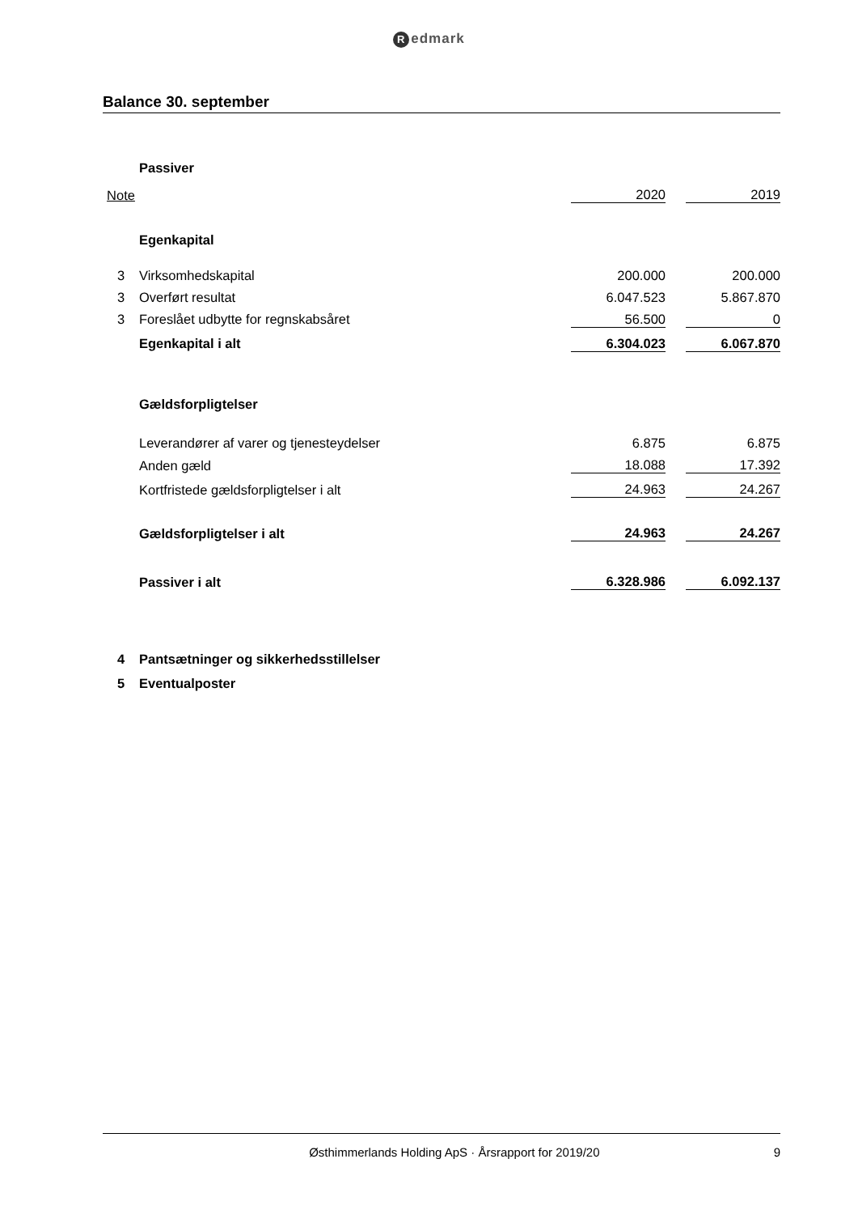Redmark
Balance 30. september
| | Passiver | | | |
| Note | | 2020 | | 2019 |
| | Egenkapital | | | |
| 3 | Virksomhedskapital | 200.000 | | 200.000 |
| 3 | Overført resultat | 6.047.523 | | 5.867.870 |
| 3 | Foreslået udbytte for regnskabsåret | 56.500 | | 0 |
| | Egenkapital i alt | 6.304.023 | | 6.067.870 |
| | Gældsforpligtelser | | | |
| | Leverandører af varer og tjenesteydelser | 6.875 | | 6.875 |
| | Anden gæld | 18.088 | | 17.392 |
| | Kortfristede gældsforpligtelser i alt | 24.963 | | 24.267 |
| | Gældsforpligtelser i alt | 24.963 | | 24.267 |
| | Passiver i alt | 6.328.986 | | 6.092.137 |
| 4 | Pantsætninger og sikkerhedsstillelser | | | |
| 5 | Eventualposter | | | |
Østhimmerlands Holding ApS · Årsrapport for 2019/20 9